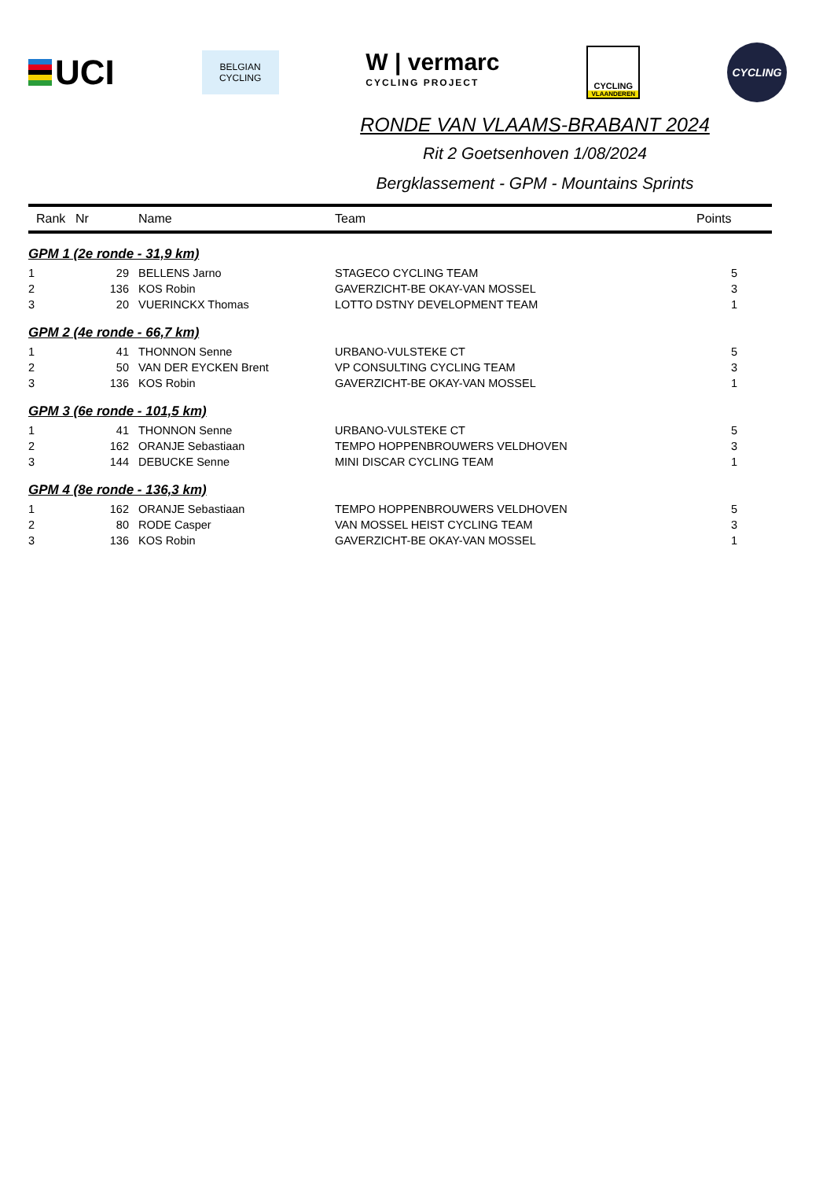UCI
BELGIAN
CYCLING
W | vermarc
CYCLING PROJECT
CYCLING
VLAANDEREN
CYCLING
RONDE VAN VLAAMS-BRABANT 2024
Rit 2 Goetsenhoven 1/08/2024
Bergklassement - GPM - Mountains Sprints
| Rank | Nr | Name | Team | Points |
| --- | --- | --- | --- | --- |
| GPM 1 (2e ronde - 31,9 km) | | | | |
| 1 | 29 | BELLENS Jarno | STAGECO CYCLING TEAM | 5 |
| 2 | 136 | KOS Robin | GAVERZICHT-BE OKAY-VAN MOSSEL | 3 |
| 3 | 20 | VUERINCKX Thomas | LOTTO DSTNY DEVELOPMENT TEAM | 1 |
| GPM 2 (4e ronde - 66,7 km) | | | | |
| 1 | 41 | THONNON Senne | URBANO-VULSTEKE CT | 5 |
| 2 | 50 | VAN DER EYCKEN Brent | VP CONSULTING CYCLING TEAM | 3 |
| 3 | 136 | KOS Robin | GAVERZICHT-BE OKAY-VAN MOSSEL | 1 |
| GPM 3 (6e ronde - 101,5 km) | | | | |
| 1 | 41 | THONNON Senne | URBANO-VULSTEKE CT | 5 |
| 2 | 162 | ORANJE Sebastiaan | TEMPO HOPPENBROUWERS VELDHOVEN | 3 |
| 3 | 144 | DEBUCKE Senne | MINI DISCAR CYCLING TEAM | 1 |
| GPM 4 (8e ronde - 136,3 km) | | | | |
| 1 | 162 | ORANJE Sebastiaan | TEMPO HOPPENBROUWERS VELDHOVEN | 5 |
| 2 | 80 | RODE Casper | VAN MOSSEL HEIST CYCLING TEAM | 3 |
| 3 | 136 | KOS Robin | GAVERZICHT-BE OKAY-VAN MOSSEL | 1 |